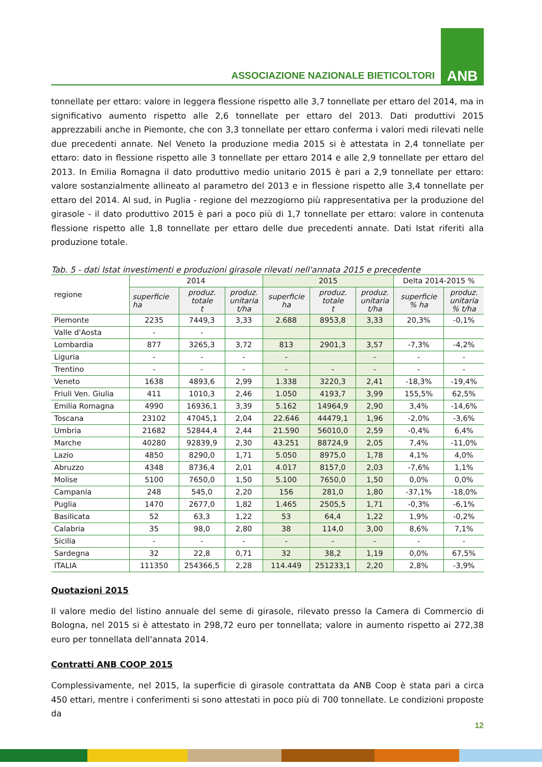ASSOCIAZIONE NAZIONALE BIETICOLTORI
ANB
tonnellate per ettaro: valore in leggera flessione rispetto alle 3,7 tonnellate per ettaro del 2014, ma in significativo aumento rispetto alle 2,6 tonnellate per ettaro del 2013. Dati produttivi 2015 apprezzabili anche in Piemonte, che con 3,3 tonnellate per ettaro conferma i valori medi rilevati nelle due precedenti annate. Nel Veneto la produzione media 2015 si è attestata in 2,4 tonnellate per ettaro: dato in flessione rispetto alle 3 tonnellate per ettaro 2014 e alle 2,9 tonnellate per ettaro del 2013. In Emilia Romagna il dato produttivo medio unitario 2015 è pari a 2,9 tonnellate per ettaro: valore sostanzialmente allineato al parametro del 2013 e in flessione rispetto alle 3,4 tonnellate per ettaro del 2014. Al sud, in Puglia - regione del mezzogiorno più rappresentativa per la produzione del girasole - il dato produttivo 2015 è pari a poco più di 1,7 tonnellate per ettaro: valore in contenuta flessione rispetto alle 1,8 tonnellate per ettaro delle due precedenti annate. Dati Istat riferiti alla produzione totale.
Tab. 5 - dati Istat investimenti e produzioni girasole rilevati nell'annata 2015 e precedente
| regione | 2014 | | | 2015 | | | Delta 2014-2015 % | |
| --- | --- | --- | --- | --- | --- | --- | --- | --- |
| | superficie ha | produz. totale t | produz. unitaria t/ha | superficie ha | produz. totale t | produz. unitaria t/ha | superficie % ha | produz. unitaria % t/ha |
| Piemonte | 2235 | 7449,3 | 3,33 | 2.688 | 8953,8 | 3,33 | 20,3% | -0,1% |
| Valle d'Aosta | - | - | | | | | | |
| Lombardia | 877 | 3265,3 | 3,72 | 813 | 2901,3 | 3,57 | -7,3% | -4,2% |
| Liguria | - | - | - | - | | - | - | - |
| Trentino | - | - | - | - | - | - | - | - |
| Veneto | 1638 | 4893,6 | 2,99 | 1.338 | 3220,3 | 2,41 | -18,3% | -19,4% |
| Friuli Ven. Giulia | 411 | 1010,3 | 2,46 | 1.050 | 4193,7 | 3,99 | 155,5% | 62,5% |
| Emilia Romagna | 4990 | 16936,1 | 3,39 | 5.162 | 14964,9 | 2,90 | 3,4% | -14,6% |
| Toscana | 23102 | 47045,1 | 2,04 | 22.646 | 44479,1 | 1,96 | -2,0% | -3,6% |
| Umbria | 21682 | 52844,4 | 2,44 | 21.590 | 56010,0 | 2,59 | -0,4% | 6,4% |
| Marche | 40280 | 92839,9 | 2,30 | 43.251 | 88724,9 | 2,05 | 7,4% | -11,0% |
| Lazio | 4850 | 8290,0 | 1,71 | 5.050 | 8975,0 | 1,78 | 4,1% | 4,0% |
| Abruzzo | 4348 | 8736,4 | 2,01 | 4.017 | 8157,0 | 2,03 | -7,6% | 1,1% |
| Molise | 5100 | 7650,0 | 1,50 | 5.100 | 7650,0 | 1,50 | 0,0% | 0,0% |
| Campania | 248 | 545,0 | 2,20 | 156 | 281,0 | 1,80 | -37,1% | -18,0% |
| Puglia | 1470 | 2677,0 | 1,82 | 1.465 | 2505,5 | 1,71 | -0,3% | -6,1% |
| Basilicata | 52 | 63,3 | 1,22 | 53 | 64,4 | 1,22 | 1,9% | -0,2% |
| Calabria | 35 | 98,0 | 2,80 | 38 | 114,0 | 3,00 | 8,6% | 7,1% |
| Sicilia | - | - | - | - | - | - | - | - |
| Sardegna | 32 | 22,8 | 0,71 | 32 | 38,2 | 1,19 | 0,0% | 67,5% |
| ITALIA | 111350 | 254366,5 | 2,28 | 114.449 | 251233,1 | 2,20 | 2,8% | -3,9% |
Quotazioni 2015
Il valore medio del listino annuale del seme di girasole, rilevato presso la Camera di Commercio di Bologna, nel 2015 si è attestato in 298,72 euro per tonnellata; valore in aumento rispetto ai 272,38 euro per tonnellata dell'annata 2014.
Contratti ANB COOP 2015
Complessivamente, nel 2015, la superficie di girasole contrattata da ANB Coop è stata pari a circa 450 ettari, mentre i conferimenti si sono attestati in poco più di 700 tonnellate. Le condizioni proposte da
12